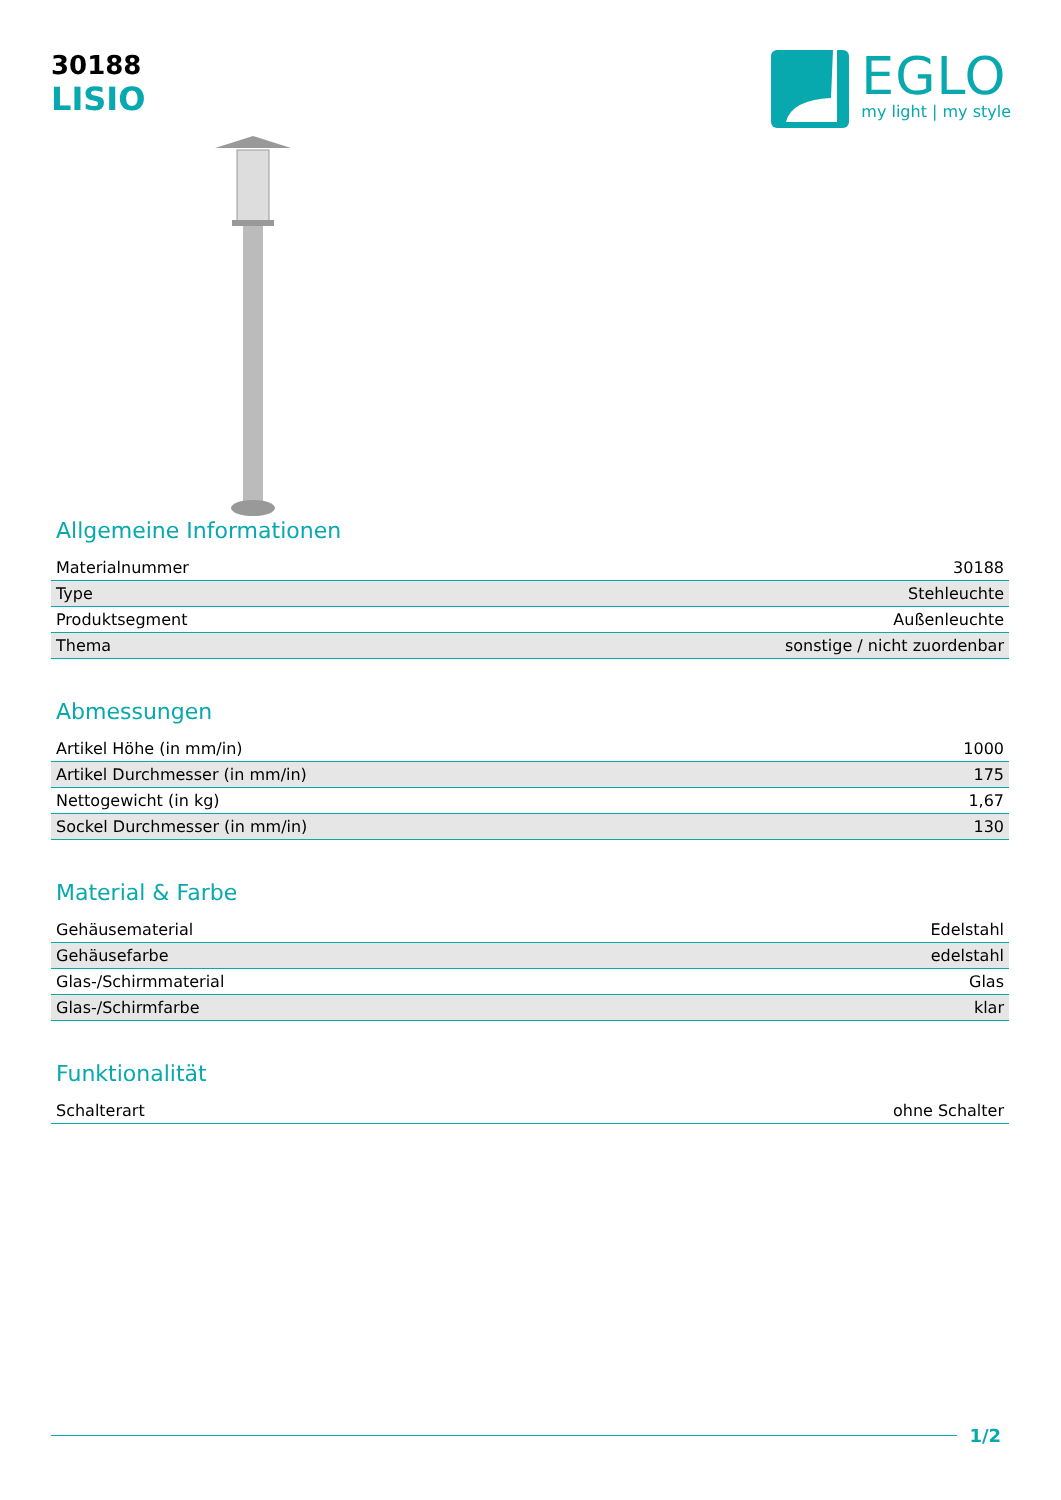30188
LISIO
EGLO
my light | my style
Allgemeine Informationen
| Materialnummer | 30188 |
| Type | Stehleuchte |
| Produktsegment | Außenleuchte |
| Thema | sonstige / nicht zuordenbar |
Abmessungen
| Artikel Höhe (in mm/in) | 1000 |
| Artikel Durchmesser (in mm/in) | 175 |
| Nettogewicht (in kg) | 1,67 |
| Sockel Durchmesser (in mm/in) | 130 |
Material & Farbe
| Gehäusematerial | Edelstahl |
| Gehäusefarbe | edelstahl |
| Glas-/Schirmmaterial | Glas |
| Glas-/Schirmfarbe | klar |
Funktionalität
| Schalterart | ohne Schalter |
1/2